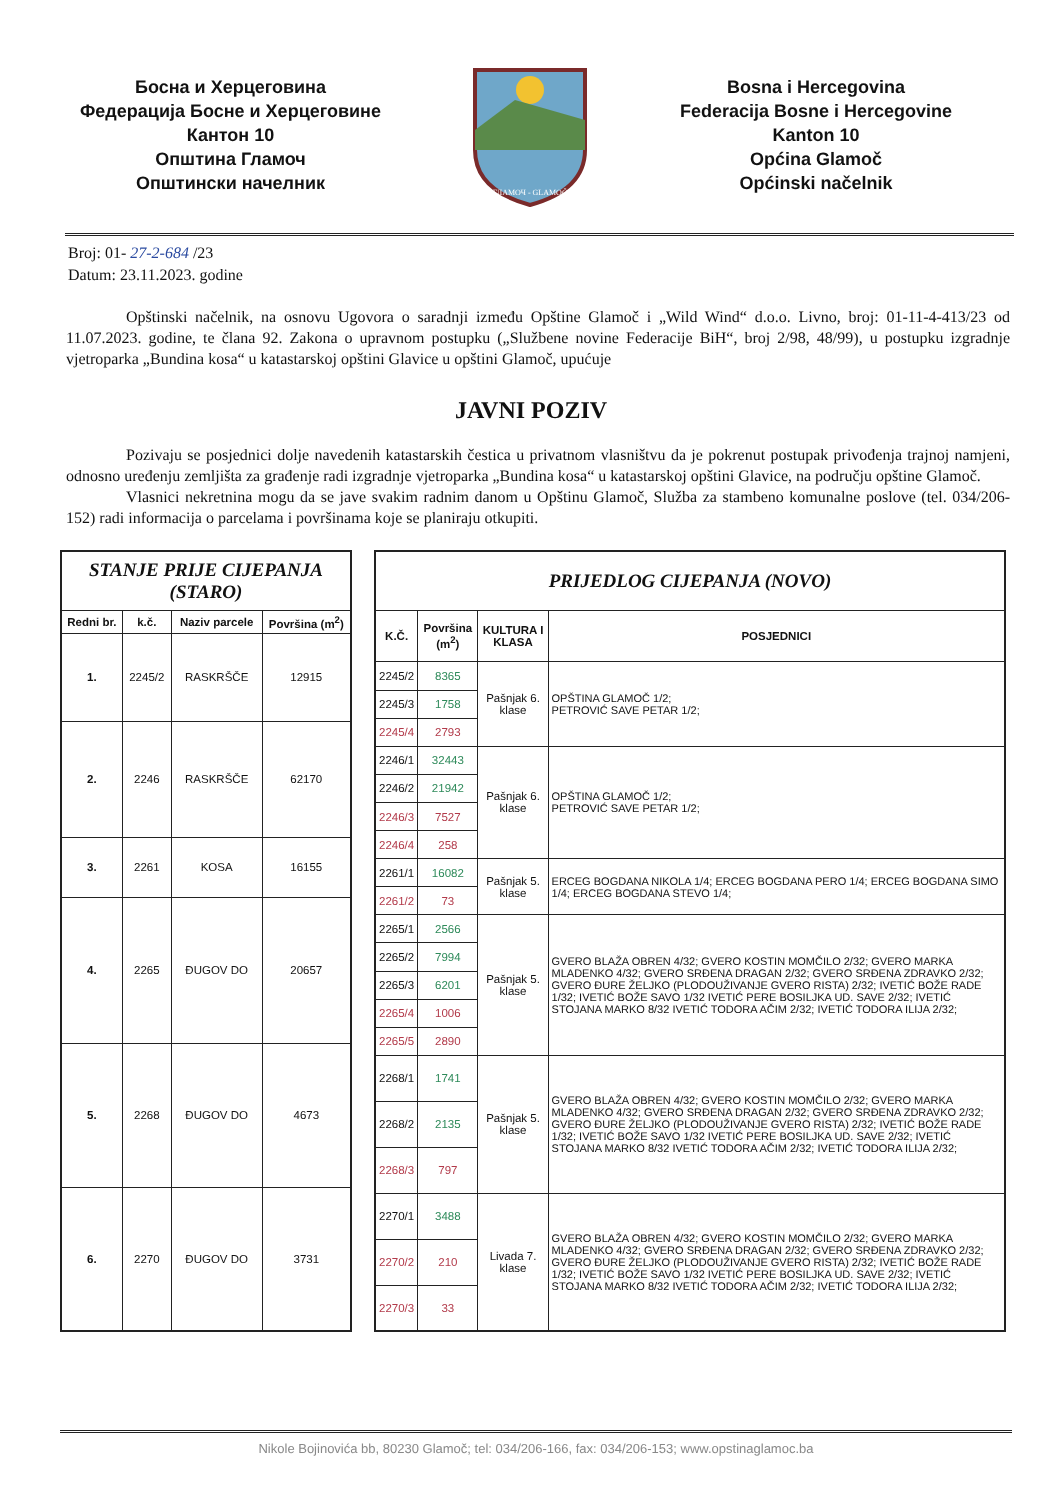Босна и Херцеговина
Федерација Босне и Херцеговине
Кантон 10
Општина Гламоч
Општински начелник
ГЛАМОЧ - GLAMOČ
Bosna i Hercegovina
Federacija Bosne i Hercegovine
Kanton 10
Općina Glamoč
Općinski načelnik
Broj: 01- 27-2-684 /23
Datum: 23.11.2023. godine
Opštinski načelnik, na osnovu Ugovora o saradnji između Opštine Glamoč i „Wild Wind“ d.o.o. Livno, broj: 01-11-4-413/23 od 11.07.2023. godine, te člana 92. Zakona o upravnom postupku („Službene novine Federacije BiH“, broj 2/98, 48/99), u postupku izgradnje vjetroparka „Bundina kosa“ u katastarskoj opštini Glavice u opštini Glamoč, upućuje
JAVNI POZIV
Pozivaju se posjednici dolje navedenih katastarskih čestica u privatnom vlasništvu da je pokrenut postupak privođenja trajnoj namjeni, odnosno uređenju zemljišta za građenje radi izgradnje vjetroparka „Bundina kosa“ u katastarskoj opštini Glavice, na području opštine Glamoč.
Vlasnici nekretnina mogu da se jave svakim radnim danom u Opštinu Glamoč, Služba za stambeno komunalne poslove (tel. 034/206-152) radi informacija o parcelama i površinama koje se planiraju otkupiti.
| STANJE PRIJE CIJEPANJA (STARO) | | | |
| --- | --- | --- | --- |
| Redni br. | k.č. | Naziv parcele | Površina (m<sup>2</sup>) |
| 1. | 2245/2 | RASKRŠČE | 12915 |
| 2. | 2246 | RASKRŠČE | 62170 |
| 3. | 2261 | KOSA | 16155 |
| 4. | 2265 | ĐUGOV DO | 20657 |
| 5. | 2268 | ĐUGOV DO | 4673 |
| 6. | 2270 | ĐUGOV DO | 3731 |
| PRIJEDLOG CIJEPANJA (NOVO) | | | |
| --- | --- | --- | --- |
| K.Č. | Površina (m<sup>2</sup>) | KULTURA I KLASA | POSJEDNICI |
| 2245/2 | 8365 | Pašnjak 6. klase | OPŠTINA GLAMOČ 1/2; PETROVIĆ SAVE PETAR 1/2; |
| 2245/3 | 1758 | | |
| 2245/4 | 2793 | | |
| 2246/1 | 32443 | Pašnjak 6. klase | OPŠTINA GLAMOČ 1/2; PETROVIĆ SAVE PETAR 1/2; |
| 2246/2 | 21942 | | |
| 2246/3 | 7527 | | |
| 2246/4 | 258 | | |
| 2261/1 | 16082 | Pašnjak 5. klase | ERCEG BOGDANA NIKOLA 1/4; ERCEG BOGDANA PERO 1/4; ERCEG BOGDANA SIMO 1/4; ERCEG BOGDANA STEVO 1/4; |
| 2261/2 | 73 | | |
| 2265/1 | 2566 | Pašnjak 5. klase | GVERO BLAŽA OBREN 4/32; GVERO KOSTIN MOMČILO 2/32; GVERO MARKA MLADENKO 4/32; GVERO SRĐENA DRAGAN 2/32; GVERO SRĐENA ZDRAVKO 2/32; GVERO ĐURE ŽELJKO (PLODOUŽIVANJE GVERO RISTA) 2/32; IVETIĆ BOŽE RADE 1/32; IVETIĆ BOŽE SAVO 1/32 IVETIĆ PERE BOSILJKA UD. SAVE 2/32; IVETIĆ STOJANA MARKO 8/32 IVETIĆ TODORA AČIM 2/32; IVETIĆ TODORA ILIJA 2/32; |
| 2265/2 | 7994 | | |
| 2265/3 | 6201 | | |
| 2265/4 | 1006 | | |
| 2265/5 | 2890 | | |
| 2268/1 | 1741 | Pašnjak 5. klase | GVERO BLAŽA OBREN 4/32; GVERO KOSTIN MOMČILO 2/32; GVERO MARKA MLADENKO 4/32; GVERO SRĐENA DRAGAN 2/32; GVERO SRĐENA ZDRAVKO 2/32; GVERO ĐURE ŽELJKO (PLODOUŽIVANJE GVERO RISTA) 2/32; IVETIĆ BOŽE RADE 1/32; IVETIĆ BOŽE SAVO 1/32 IVETIĆ PERE BOSILJKA UD. SAVE 2/32; IVETIĆ STOJANA MARKO 8/32 IVETIĆ TODORA AČIM 2/32; IVETIĆ TODORA ILIJA 2/32; |
| 2268/2 | 2135 | | |
| 2268/3 | 797 | | |
| 2270/1 | 3488 | Livada 7. klase | GVERO BLAŽA OBREN 4/32; GVERO KOSTIN MOMČILO 2/32; GVERO MARKA MLADENKO 4/32; GVERO SRĐENA DRAGAN 2/32; GVERO SRĐENA ZDRAVKO 2/32; GVERO ĐURE ŽELJKO (PLODOUŽIVANJE GVERO RISTA) 2/32; IVETIĆ BOŽE RADE 1/32; IVETIĆ BOŽE SAVO 1/32 IVETIĆ PERE BOSILJKA UD. SAVE 2/32; IVETIĆ STOJANA MARKO 8/32 IVETIĆ TODORA AČIM 2/32; IVETIĆ TODORA ILIJA 2/32; |
| 2270/2 | 210 | | |
| 2270/3 | 33 | | |
Nikole Bojinovića bb, 80230 Glamoč; tel: 034/206-166, fax: 034/206-153; www.opstinaglamoc.ba